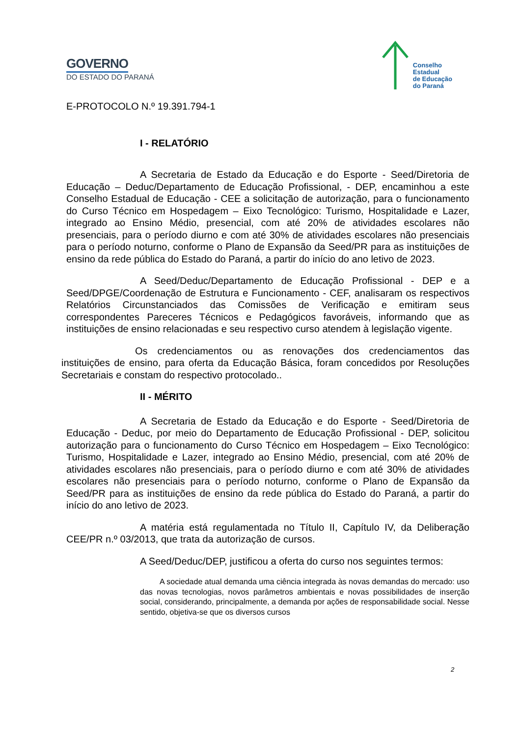GOVERNO
DO ESTADO DO PARANÁ
Conselho
Estadual
de Educação
do Paraná
E-PROTOCOLO N.º 19.391.794-1
I - RELATÓRIO
A Secretaria de Estado da Educação e do Esporte - Seed/Diretoria de Educação – Deduc/Departamento de Educação Profissional, - DEP, encaminhou a este Conselho Estadual de Educação - CEE a solicitação de autorização, para o funcionamento do Curso Técnico em Hospedagem – Eixo Tecnológico: Turismo, Hospitalidade e Lazer, integrado ao Ensino Médio, presencial, com até 20% de atividades escolares não presenciais, para o período diurno e com até 30% de atividades escolares não presenciais para o período noturno, conforme o Plano de Expansão da Seed/PR para as instituições de ensino da rede pública do Estado do Paraná, a partir do início do ano letivo de 2023.
A Seed/Deduc/Departamento de Educação Profissional - DEP e a Seed/DPGE/Coordenação de Estrutura e Funcionamento - CEF, analisaram os respectivos Relatórios Circunstanciados das Comissões de Verificação e emitiram seus correspondentes Pareceres Técnicos e Pedagógicos favoráveis, informando que as instituições de ensino relacionadas e seu respectivo curso atendem à legislação vigente.
Os credenciamentos ou as renovações dos credenciamentos das instituições de ensino, para oferta da Educação Básica, foram concedidos por Resoluções Secretariais e constam do respectivo protocolado..
II - MÉRITO
A Secretaria de Estado da Educação e do Esporte - Seed/Diretoria de Educação - Deduc, por meio do Departamento de Educação Profissional - DEP, solicitou autorização para o funcionamento do Curso Técnico em Hospedagem – Eixo Tecnológico: Turismo, Hospitalidade e Lazer, integrado ao Ensino Médio, presencial, com até 20% de atividades escolares não presenciais, para o período diurno e com até 30% de atividades escolares não presenciais para o período noturno, conforme o Plano de Expansão da Seed/PR para as instituições de ensino da rede pública do Estado do Paraná, a partir do início do ano letivo de 2023.
A matéria está regulamentada no Título II, Capítulo IV, da Deliberação CEE/PR n.º 03/2013, que trata da autorização de cursos.
A Seed/Deduc/DEP, justificou a oferta do curso nos seguintes termos:
A sociedade atual demanda uma ciência integrada às novas demandas do mercado: uso das novas tecnologias, novos parâmetros ambientais e novas possibilidades de inserção social, considerando, principalmente, a demanda por ações de responsabilidade social. Nesse sentido, objetiva-se que os diversos cursos
2